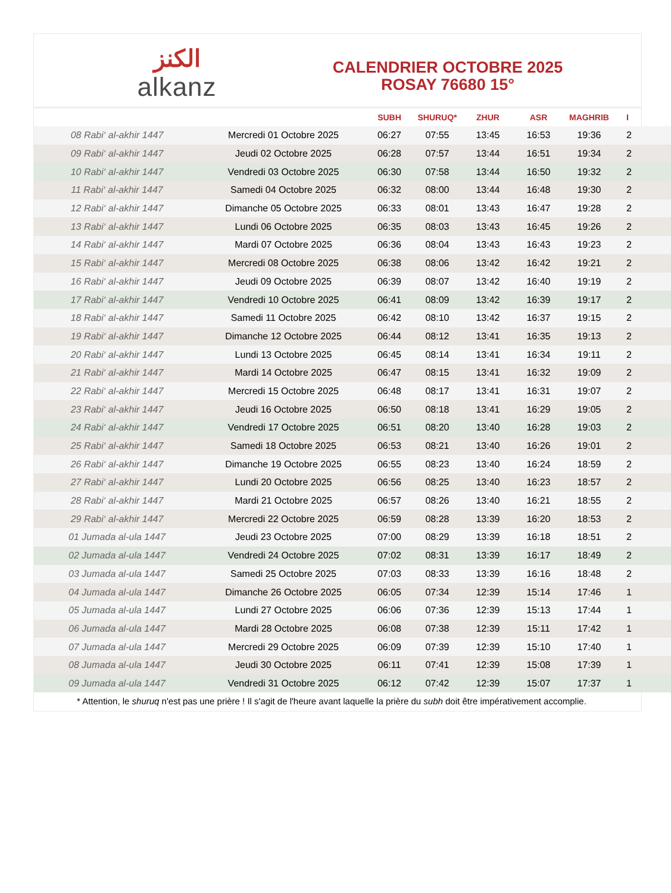الكنز
alkanz
CALENDRIER OCTOBRE 2025
ROSAY 76680 15°
| | | SUBH | SHURUQ* | ZHUR | ASR | MAGHRIB | I |
| --- | --- | --- | --- | --- | --- | --- | --- |
| 08 Rabi‘ al-akhir 1447 | Mercredi 01 Octobre 2025 | 06:27 | 07:55 | 13:45 | 16:53 | 19:36 | 2 |
| 09 Rabi‘ al-akhir 1447 | Jeudi 02 Octobre 2025 | 06:28 | 07:57 | 13:44 | 16:51 | 19:34 | 2 |
| 10 Rabi‘ al-akhir 1447 | Vendredi 03 Octobre 2025 | 06:30 | 07:58 | 13:44 | 16:50 | 19:32 | 2 |
| 11 Rabi‘ al-akhir 1447 | Samedi 04 Octobre 2025 | 06:32 | 08:00 | 13:44 | 16:48 | 19:30 | 2 |
| 12 Rabi‘ al-akhir 1447 | Dimanche 05 Octobre 2025 | 06:33 | 08:01 | 13:43 | 16:47 | 19:28 | 2 |
| 13 Rabi‘ al-akhir 1447 | Lundi 06 Octobre 2025 | 06:35 | 08:03 | 13:43 | 16:45 | 19:26 | 2 |
| 14 Rabi‘ al-akhir 1447 | Mardi 07 Octobre 2025 | 06:36 | 08:04 | 13:43 | 16:43 | 19:23 | 2 |
| 15 Rabi‘ al-akhir 1447 | Mercredi 08 Octobre 2025 | 06:38 | 08:06 | 13:42 | 16:42 | 19:21 | 2 |
| 16 Rabi‘ al-akhir 1447 | Jeudi 09 Octobre 2025 | 06:39 | 08:07 | 13:42 | 16:40 | 19:19 | 2 |
| 17 Rabi‘ al-akhir 1447 | Vendredi 10 Octobre 2025 | 06:41 | 08:09 | 13:42 | 16:39 | 19:17 | 2 |
| 18 Rabi‘ al-akhir 1447 | Samedi 11 Octobre 2025 | 06:42 | 08:10 | 13:42 | 16:37 | 19:15 | 2 |
| 19 Rabi‘ al-akhir 1447 | Dimanche 12 Octobre 2025 | 06:44 | 08:12 | 13:41 | 16:35 | 19:13 | 2 |
| 20 Rabi‘ al-akhir 1447 | Lundi 13 Octobre 2025 | 06:45 | 08:14 | 13:41 | 16:34 | 19:11 | 2 |
| 21 Rabi‘ al-akhir 1447 | Mardi 14 Octobre 2025 | 06:47 | 08:15 | 13:41 | 16:32 | 19:09 | 2 |
| 22 Rabi‘ al-akhir 1447 | Mercredi 15 Octobre 2025 | 06:48 | 08:17 | 13:41 | 16:31 | 19:07 | 2 |
| 23 Rabi‘ al-akhir 1447 | Jeudi 16 Octobre 2025 | 06:50 | 08:18 | 13:41 | 16:29 | 19:05 | 2 |
| 24 Rabi‘ al-akhir 1447 | Vendredi 17 Octobre 2025 | 06:51 | 08:20 | 13:40 | 16:28 | 19:03 | 2 |
| 25 Rabi‘ al-akhir 1447 | Samedi 18 Octobre 2025 | 06:53 | 08:21 | 13:40 | 16:26 | 19:01 | 2 |
| 26 Rabi‘ al-akhir 1447 | Dimanche 19 Octobre 2025 | 06:55 | 08:23 | 13:40 | 16:24 | 18:59 | 2 |
| 27 Rabi‘ al-akhir 1447 | Lundi 20 Octobre 2025 | 06:56 | 08:25 | 13:40 | 16:23 | 18:57 | 2 |
| 28 Rabi‘ al-akhir 1447 | Mardi 21 Octobre 2025 | 06:57 | 08:26 | 13:40 | 16:21 | 18:55 | 2 |
| 29 Rabi‘ al-akhir 1447 | Mercredi 22 Octobre 2025 | 06:59 | 08:28 | 13:39 | 16:20 | 18:53 | 2 |
| 01 Jumada al-ula 1447 | Jeudi 23 Octobre 2025 | 07:00 | 08:29 | 13:39 | 16:18 | 18:51 | 2 |
| 02 Jumada al-ula 1447 | Vendredi 24 Octobre 2025 | 07:02 | 08:31 | 13:39 | 16:17 | 18:49 | 2 |
| 03 Jumada al-ula 1447 | Samedi 25 Octobre 2025 | 07:03 | 08:33 | 13:39 | 16:16 | 18:48 | 2 |
| 04 Jumada al-ula 1447 | Dimanche 26 Octobre 2025 | 06:05 | 07:34 | 12:39 | 15:14 | 17:46 | 1 |
| 05 Jumada al-ula 1447 | Lundi 27 Octobre 2025 | 06:06 | 07:36 | 12:39 | 15:13 | 17:44 | 1 |
| 06 Jumada al-ula 1447 | Mardi 28 Octobre 2025 | 06:08 | 07:38 | 12:39 | 15:11 | 17:42 | 1 |
| 07 Jumada al-ula 1447 | Mercredi 29 Octobre 2025 | 06:09 | 07:39 | 12:39 | 15:10 | 17:40 | 1 |
| 08 Jumada al-ula 1447 | Jeudi 30 Octobre 2025 | 06:11 | 07:41 | 12:39 | 15:08 | 17:39 | 1 |
| 09 Jumada al-ula 1447 | Vendredi 31 Octobre 2025 | 06:12 | 07:42 | 12:39 | 15:07 | 17:37 | 1 |
* Attention, le shuruq n'est pas une prière ! Il s'agit de l'heure avant laquelle la prière du subh doit être impérativement accomplie.